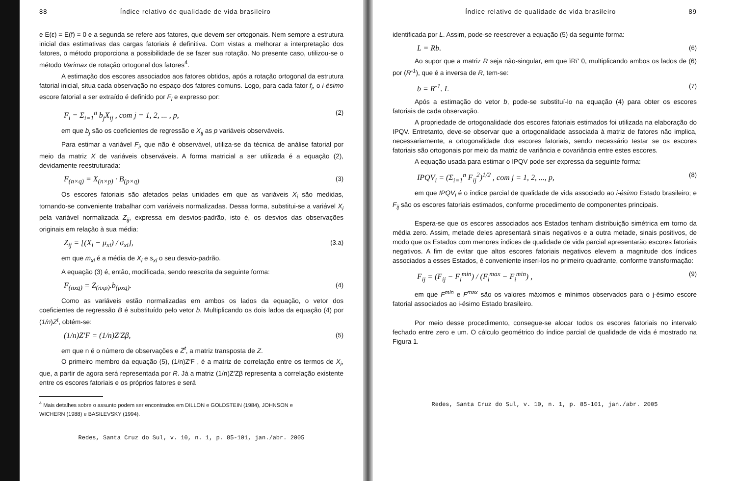88 Índice relativo de qualidade de vida brasileiro
e E(ε) = E(f) = 0 e a segunda se refere aos fatores, que devem ser ortogonais. Nem sempre a estrutura inicial das estimativas das cargas fatoriais é definitiva. Com vistas a melhorar a interpretação dos fatores, o método proporciona a possibilidade de se fazer sua rotação. No presente caso, utilizou-se o método Varimax de rotação ortogonal dos fatores<sup>4</sup>.
A estimação dos escores associados aos fatores obtidos, após a rotação ortogonal da estrutura fatorial inicial, situa cada observação no espaço dos fatores comuns. Logo, para cada fator f<sub>i</sub>, o i-ésimo escore fatorial a ser extraído é definido por F<sub>i</sub> e expresso por:
F<sub>i</sub> = Σ<sub>i=1</sub><sup>n</sup> b<sub>j</sub>X<sub>ij</sub> , com j = 1, 2, ... , p, (2)
em que b<sub>j</sub> são os coeficientes de regressão e X<sub>ij</sub> as p variáveis observáveis.
Para estimar a variável F<sub>i</sub>, que não é observável, utiliza-se da técnica de análise fatorial por meio da matriz X de variáveis observáveis. A forma matricial a ser utilizada é a equação (2), devidamente reestruturada:
F<sub>(n×q)</sub> = X<sub>(n×p)</sub> · B<sub>(p×q)</sub> (3)
Os escores fatoriais são afetados pelas unidades em que as variáveis X<sub>i</sub> são medidas, tornando-se conveniente trabalhar com variáveis normalizadas. Dessa forma, substitui-se a variável X<sub>i</sub> pela variável normalizada Z<sub>ij</sub>, expressa em desvios-padrão, isto é, os desvios das observações originais em relação à sua média:
Z<sub>ij</sub> = [(X<sub>i</sub> − μ<sub>xi</sub>) / σ<sub>xi</sub>], (3.a)
em que m<sub>xi</sub> é a média de X<sub>i</sub> e s<sub>xi</sub> o seu desvio-padrão.
A equação (3) é, então, modificada, sendo reescrita da seguinte forma:
F<sub>(nxq)</sub> = Z<sub>(nxp)</sub>.b<sub>(pxq)</sub>. (4)
Como as variáveis estão normalizadas em ambos os lados da equação, o vetor dos coeficientes de regressão B é substituído pelo vetor b. Multiplicando os dois lados da equação (4) por (1/n)Z<sup>t</sup>, obtém-se:
(1/n)Z′F = (1/n)Z′Zβ, (5)
em que n é o número de observações e Z<sup>t</sup>, a matriz transposta de Z.
O primeiro membro da equação (5), (1/n)Z′F , é a matriz de correlação entre os termos de X<sub>i</sub>, que, a partir de agora será representada por R. Já a matriz (1/n)Z′Zβ representa a correlação existente entre os escores fatoriais e os próprios fatores e será
<sup>4</sup> Mais detalhes sobre o assunto podem ser encontrados em DILLON e GOLDSTEIN (1984), JOHNSON e WICHERN (1988) e BASILEVSKY (1994).
Redes, Santa Cruz do Sul, v. 10, n. 1, p. 85-101, jan./abr. 2005
Índice relativo de qualidade de vida brasileiro 89
identificada por L. Assim, pode-se reescrever a equação (5) da seguinte forma:
L = Rb. (6)
Ao supor que a matriz R seja não-singular, em que ïRï' 0, multiplicando ambos os lados de (6) por (R<sup>-1</sup>), que é a inversa de R, tem-se:
b = R<sup>-1</sup>. L (7)
Após a estimação do vetor b, pode-se substituí-lo na equação (4) para obter os escores fatoriais de cada observação.
A propriedade de ortogonalidade dos escores fatoriais estimados foi utilizada na elaboração do IPQV. Entretanto, deve-se observar que a ortogonalidade associada à matriz de fatores não implica, necessariamente, a ortogonalidade dos escores fatoriais, sendo necessário testar se os escores fatoriais são ortogonais por meio da matriz de variância e covariância entre estes escores.
A equação usada para estimar o IPQV pode ser expressa da seguinte forma:
IPQV<sub>i</sub> = (Σ<sub>i=1</sub><sup>n</sup> F<sub>ij</sub><sup>2</sup>)<sup>1/2</sup> , com j = 1, 2, ..., p, (8)
em que IPQV<sub>i</sub> é o índice parcial de qualidade de vida associado ao i-ésimo Estado brasileiro; e F<sub>ij</sub> são os escores fatoriais estimados, conforme procedimento de componentes principais.
Espera-se que os escores associados aos Estados tenham distribuição simétrica em torno da média zero. Assim, metade deles apresentará sinais negativos e a outra metade, sinais positivos, de modo que os Estados com menores índices de qualidade de vida parcial apresentarão escores fatoriais negativos. A fim de evitar que altos escores fatoriais negativos elevem a magnitude dos índices associados a esses Estados, é conveniente inseri-los no primeiro quadrante, conforme transformação:
F<sub>ij</sub> = (F<sub>ij</sub> − F<sub>i</sub><sup>min</sup>) / (F<sub>i</sub><sup>max</sup> − F<sub>i</sub><sup>min</sup>) , (9)
em que F<sup>min</sup> e F<sup>max</sup> são os valores máximos e mínimos observados para o j-ésimo escore fatorial associados ao i-ésimo Estado brasileiro.
Por meio desse procedimento, consegue-se alocar todos os escores fatoriais no intervalo fechado entre zero e um. O cálculo geométrico do índice parcial de qualidade de vida é mostrado na Figura 1.
Redes, Santa Cruz do Sul, v. 10, n. 1, p. 85-101, jan./abr. 2005